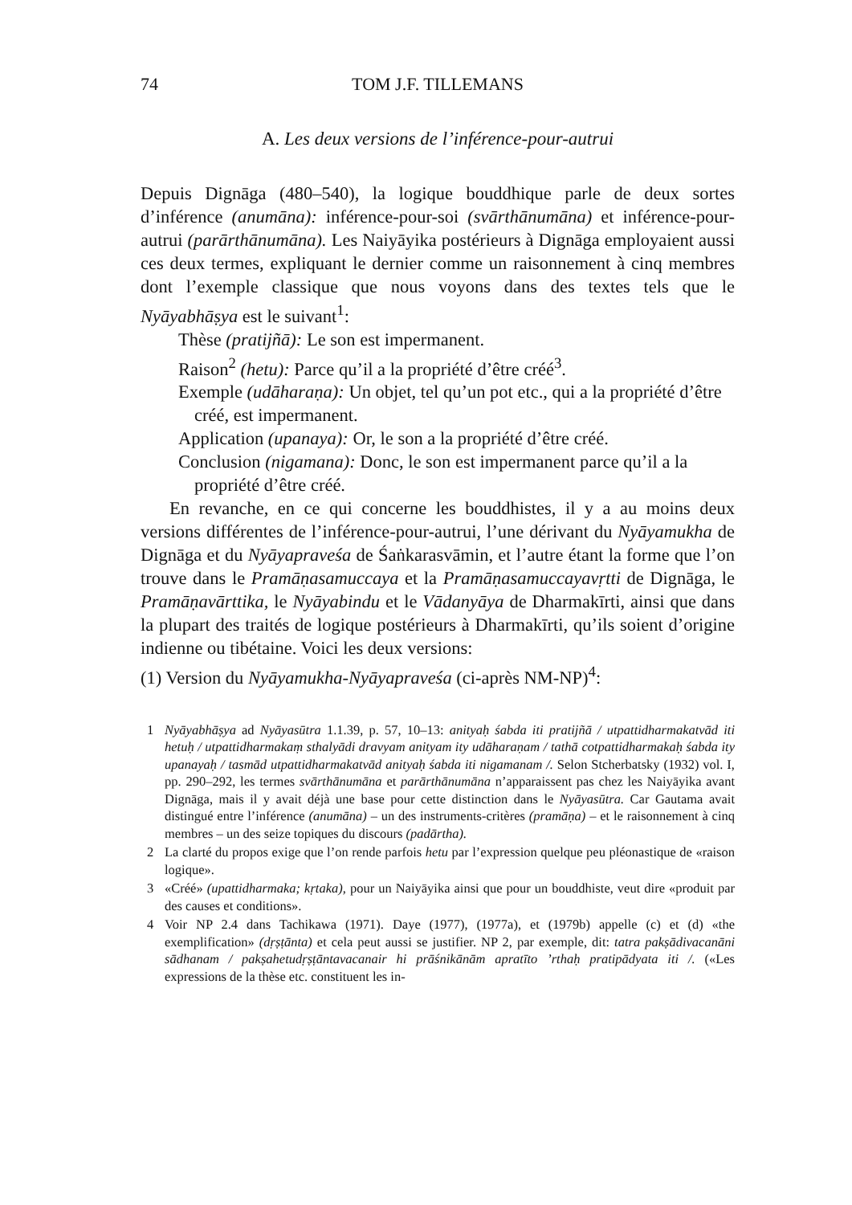74 TOM J.F. TILLEMANS
A. Les deux versions de l’inférence-pour-autrui
Depuis Dignāga (480–540), la logique bouddhique parle de deux sortes d’inférence (anumāna): inférence-pour-soi (svārthānumāna) et inférence-pour-autrui (parārthānumāna). Les Naiyāyika postérieurs à Dignāga employaient aussi ces deux termes, expliquant le dernier comme un raisonnement à cinq membres dont l’exemple classique que nous voyons dans des textes tels que le Nyāyabhāṣya est le suivant<sup>1</sup>:
Thèse (pratijñā): Le son est impermanent.
Raison<sup>2</sup> (hetu): Parce qu’il a la propriété d’être créé<sup>3</sup>.
Exemple (udāharaṇa): Un objet, tel qu’un pot etc., qui a la propriété d’être créé, est impermanent.
Application (upanaya): Or, le son a la propriété d’être créé.
Conclusion (nigamana): Donc, le son est impermanent parce qu’il a la propriété d’être créé.
En revanche, en ce qui concerne les bouddhistes, il y a au moins deux versions différentes de l’inférence-pour-autrui, l’une dérivant du Nyāyamukha de Dignāga et du Nyāyapraveśa de Śaṅkarasvāmin, et l’autre étant la forme que l’on trouve dans le Pramāṇasamuccaya et la Pramāṇasamuccayavṛtti de Dignāga, le Pramāṇavārttika, le Nyāyabindu et le Vādanyāya de Dharmakīrti, ainsi que dans la plupart des traités de logique postérieurs à Dharmakīrti, qu’ils soient d’origine indienne ou tibétaine. Voici les deux versions:
(1) Version du Nyāyamukha-Nyāyapraveśa (ci-après NM-NP)<sup>4</sup>:
1 Nyāyabhāṣya ad Nyāyasūtra 1.1.39, p. 57, 10–13: anityaḥ śabda iti pratijñā / utpattidharmakatvād iti hetuḥ / utpattidharmakaṃ sthalyādi dravyam anityam ity udāharaṇam / tathā cotpattidharmakaḥ śabda ity upanayaḥ / tasmād utpattidharmakatvād anityaḥ śabda iti nigamanam /. Selon Stcherbatsky (1932) vol. I, pp. 290–292, les termes svārthānumāna et parārthānumāna n’apparaissent pas chez les Naiyāyika avant Dignāga, mais il y avait déjà une base pour cette distinction dans le Nyāyasūtra. Car Gautama avait distingué entre l’inférence (anumāna) – un des instruments-critères (pramāṇa) – et le raisonnement à cinq membres – un des seize topiques du discours (padārtha).
2 La clarté du propos exige que l’on rende parfois hetu par l’expression quelque peu pléonastique de «raison logique».
3 «Créé» (upattidharmaka; kṛtaka), pour un Naiyāyika ainsi que pour un bouddhiste, veut dire «produit par des causes et conditions».
4 Voir NP 2.4 dans Tachikawa (1971). Daye (1977), (1977a), et (1979b) appelle (c) et (d) «the exemplification» (dṛṣṭānta) et cela peut aussi se justifier. NP 2, par exemple, dit: tatra pakṣādivacanāni sādhanam / pakṣahetudṛṣṭāntavacanair hi prāśnikānām apratīto ’rthaḥ pratipādyata iti /. («Les expressions de la thèse etc. constituent les in-